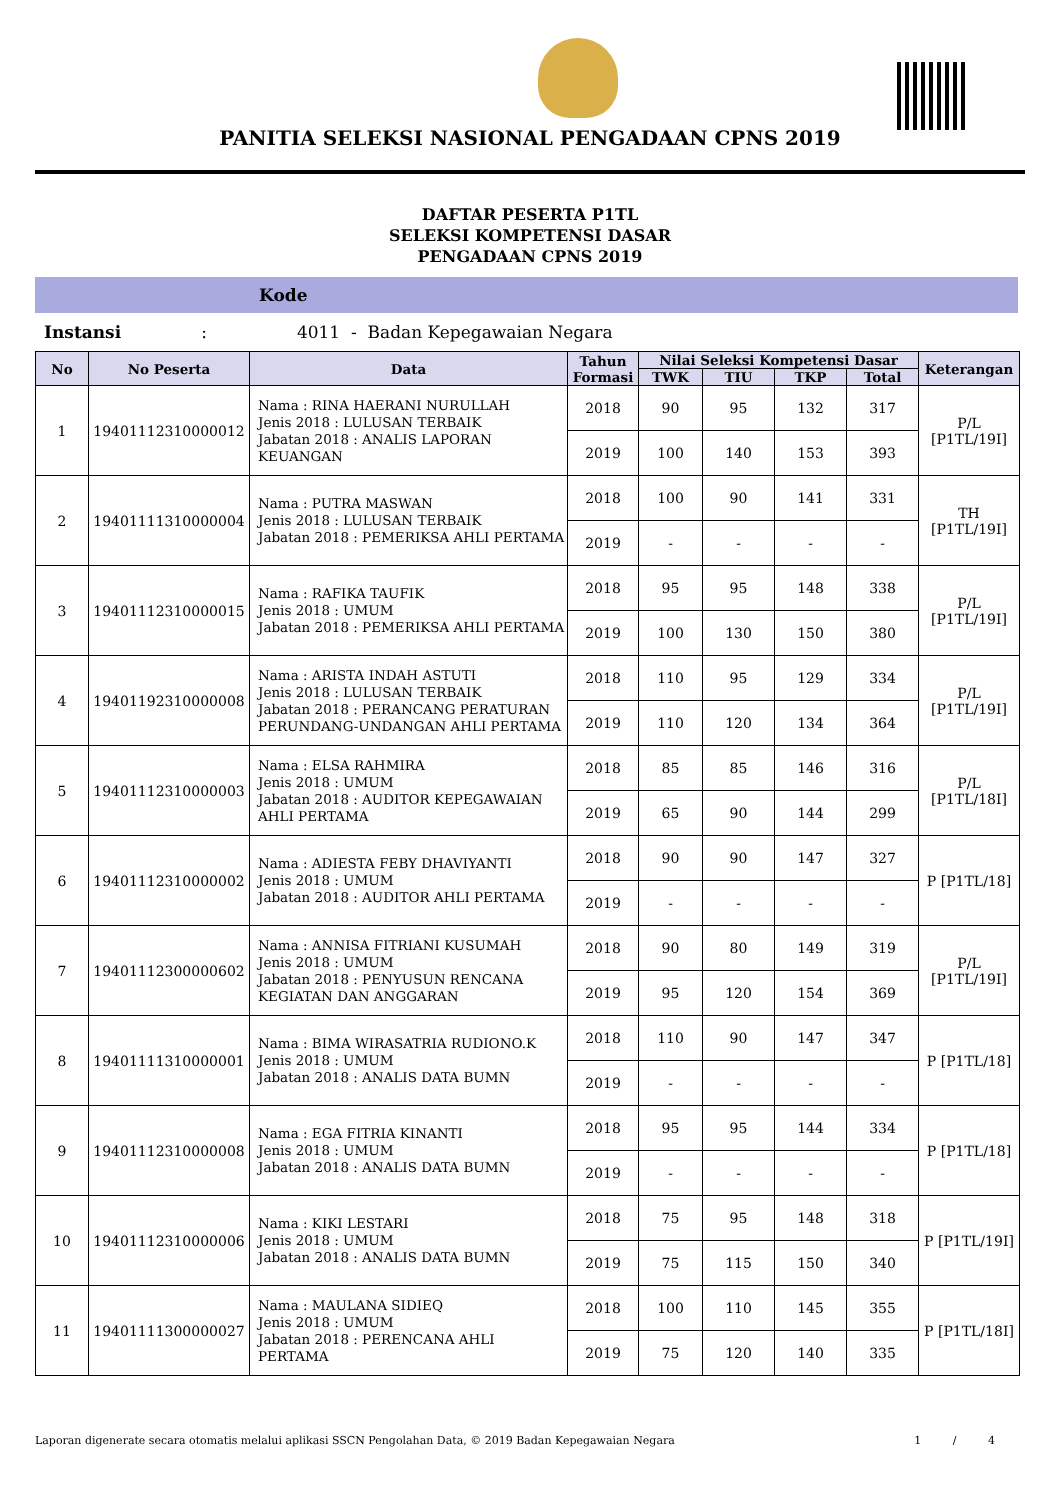PANITIA SELEKSI NASIONAL PENGADAAN CPNS 2019
DAFTAR PESERTA P1TL
SELEKSI KOMPETENSI DASAR
PENGADAAN CPNS 2019
Kode
Instansi: 4011 - Badan Kepegawaian Negara
| No | No Peserta | Data | Tahun Formasi | Nilai Seleksi Kompetensi Dasar | | | | Keterangan |
| --- | --- | --- | --- | --- | --- | --- | --- | --- |
| | | | | TWK | TIU | TKP | Total | |
| 1 | 19401112310000012 | Nama : RINA HAERANI NURULLAH Jenis 2018 : LULUSAN TERBAIK Jabatan 2018 : ANALIS LAPORAN KEUANGAN | 2018 | 90 | 95 | 132 | 317 | P/L [P1TL/19I] |
| | | | 2019 | 100 | 140 | 153 | 393 | |
| 2 | 19401111310000004 | Nama : PUTRA MASWAN Jenis 2018 : LULUSAN TERBAIK Jabatan 2018 : PEMERIKSA AHLI PERTAMA | 2018 | 100 | 90 | 141 | 331 | TH [P1TL/19I] |
| | | | 2019 | - | - | - | - | |
| 3 | 19401112310000015 | Nama : RAFIKA TAUFIK Jenis 2018 : UMUM Jabatan 2018 : PEMERIKSA AHLI PERTAMA | 2018 | 95 | 95 | 148 | 338 | P/L [P1TL/19I] |
| | | | 2019 | 100 | 130 | 150 | 380 | |
| 4 | 19401192310000008 | Nama : ARISTA INDAH ASTUTI Jenis 2018 : LULUSAN TERBAIK Jabatan 2018 : PERANCANG PERATURAN PERUNDANG-UNDANGAN AHLI PERTAMA | 2018 | 110 | 95 | 129 | 334 | P/L [P1TL/19I] |
| | | | 2019 | 110 | 120 | 134 | 364 | |
| 5 | 19401112310000003 | Nama : ELSA RAHMIRA Jenis 2018 : UMUM Jabatan 2018 : AUDITOR KEPEGAWAIAN AHLI PERTAMA | 2018 | 85 | 85 | 146 | 316 | P/L [P1TL/18I] |
| | | | 2019 | 65 | 90 | 144 | 299 | |
| 6 | 19401112310000002 | Nama : ADIESTA FEBY DHAVIYANTI Jenis 2018 : UMUM Jabatan 2018 : AUDITOR AHLI PERTAMA | 2018 | 90 | 90 | 147 | 327 | P [P1TL/18] |
| | | | 2019 | - | - | - | - | |
| 7 | 19401112300000602 | Nama : ANNISA FITRIANI KUSUMAH Jenis 2018 : UMUM Jabatan 2018 : PENYUSUN RENCANA KEGIATAN DAN ANGGARAN | 2018 | 90 | 80 | 149 | 319 | P/L [P1TL/19I] |
| | | | 2019 | 95 | 120 | 154 | 369 | |
| 8 | 19401111310000001 | Nama : BIMA WIRASATRIA RUDIONO.K Jenis 2018 : UMUM Jabatan 2018 : ANALIS DATA BUMN | 2018 | 110 | 90 | 147 | 347 | P [P1TL/18] |
| | | | 2019 | - | - | - | - | |
| 9 | 19401112310000008 | Nama : EGA FITRIA KINANTI Jenis 2018 : UMUM Jabatan 2018 : ANALIS DATA BUMN | 2018 | 95 | 95 | 144 | 334 | P [P1TL/18] |
| | | | 2019 | - | - | - | - | |
| 10 | 19401112310000006 | Nama : KIKI LESTARI Jenis 2018 : UMUM Jabatan 2018 : ANALIS DATA BUMN | 2018 | 75 | 95 | 148 | 318 | P [P1TL/19I] |
| | | | 2019 | 75 | 115 | 150 | 340 | |
| 11 | 19401111300000027 | Nama : MAULANA SIDIEQ Jenis 2018 : UMUM Jabatan 2018 : PERENCANA AHLI PERTAMA | 2018 | 100 | 110 | 145 | 355 | P [P1TL/18I] |
| | | | 2019 | 75 | 120 | 140 | 335 | |
Laporan digenerate secara otomatis melalui aplikasi SSCN Pengolahan Data, © 2019 Badan Kepegawaian Negara 1 / 4